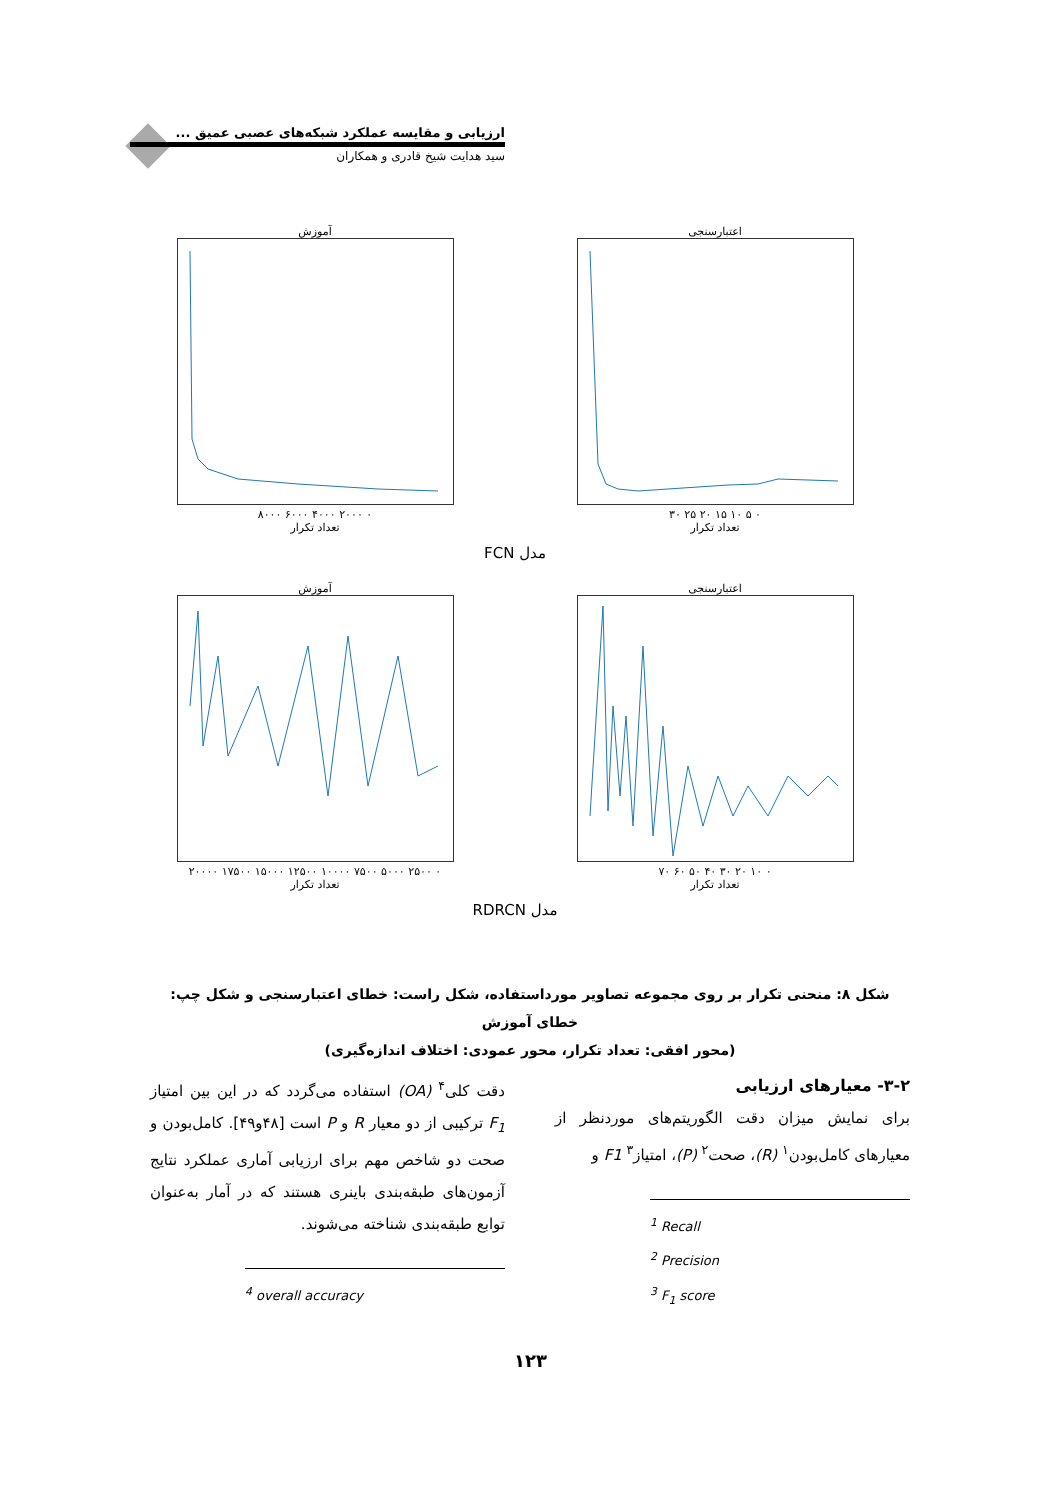ارزیابی و مقایسه عملکرد شبکه‌های عصبی عمیق ...
سید هدایت شیخ قادری و همکاران
اعتبارسنجی
۰ ۵ ۱۰ ۱۵ ۲۰ ۲۵ ۳۰
تعداد تکرار
آموزش
۰ ۲۰۰۰ ۴۰۰۰ ۶۰۰۰ ۸۰۰۰
تعداد تکرار
مدل FCN
اعتبارسنجی
۰ ۱۰ ۲۰ ۳۰ ۴۰ ۵۰ ۶۰ ۷۰
تعداد تکرار
آموزش
۰ ۲۵۰۰ ۵۰۰۰ ۷۵۰۰ ۱۰۰۰۰ ۱۲۵۰۰ ۱۵۰۰۰ ۱۷۵۰۰ ۲۰۰۰۰
تعداد تکرار
مدل RDRCN
شکل ۸: منحنی تکرار بر روی مجموعه تصاویر مورداستفاده، شکل راست: خطای اعتبارسنجی و شکل چپ: خطای آموزش
(محور افقی: تعداد تکرار، محور عمودی: اختلاف اندازه‌گیری)
۳-۲- معیارهای ارزیابی
برای نمایش میزان دقت الگوریتم‌های موردنظر از معیارهای کامل‌بودن<sup>۱</sup> (R)، صحت<sup>۲</sup> (P)، امتیاز<sup>۳</sup> F1 و
<sup>1</sup> Recall
<sup>2</sup> Precision
<sup>3</sup> F<sub>1</sub> score
دقت کلی<sup>۴</sup> (OA) استفاده می‌گردد که در این بین امتیاز F<sub>1</sub> ترکیبی از دو معیار R و P است [۴۸و۴۹]. کامل‌بودن و صحت دو شاخص مهم برای ارزیابی آماری عملکرد نتایج آزمون‌های طبقه‌بندی باینری هستند که در آمار به‌عنوان توابع طبقه‌بندی شناخته می‌شوند.
<sup>4</sup> overall accuracy
۱۲۳